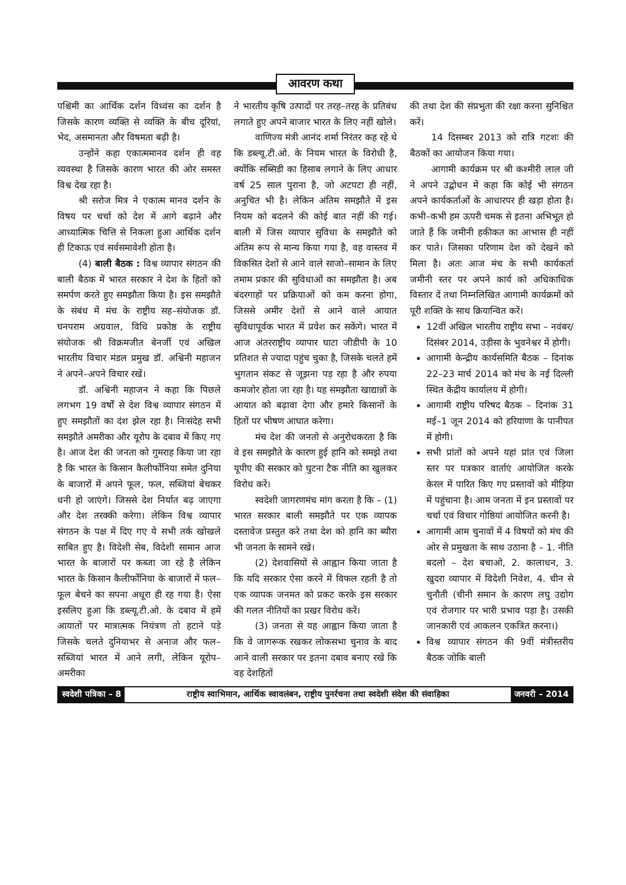आवरण कथा
पश्चिमी का आर्थिक दर्शन विध्वंस का दर्शन है जिसके कारण व्यक्ति से व्यक्ति के बीच दूरियां, भेद, असमानता और विषमता बढ़ी है।
उन्होंने कहा एकात्ममानव दर्शन ही वह व्यवस्था है जिसके कारण भारत की ओर समस्त विश्व देख रहा है।
श्री सरोज मित्र ने एकात्म मानव दर्शन के विषय पर चर्चा को देश में आगे बढ़ाने और आध्यात्मिक चित्ति से निकला हुआ आर्थिक दर्शन ही टिकाऊ एवं सर्वसमावेशी होता है।
(4) बाली बैठक : विश्व व्यापार संगठन की बाली बैठक में भारत सरकार ने देश के हितों को समर्पण करते हुए समझौता किया है। इस समझौते के संबंध में मंच के राष्ट्रीय सह–संयोजक डॉ. घनपराम अग्रवाल, विधि प्रकोष्ठ के राष्ट्रीय संयोजक श्री विक्रमजीत बेनर्जी एवं अखिल भारतीय विचार मंडल प्रमुख डॉ. अश्विनी महाजन ने अपने–अपने विचार रखें।
डॉ. अश्विनी महाजन ने कहा कि पिछले लगभग 19 वर्षों से देश विश्व व्यापार संगठन में हुए समझौतों का दंश झेल रहा है। निःसंदेह सभी समझौते अमरीका और यूरोप के दबाव में किए गए है। आज देश की जनता को गुमराह किया जा रहा है कि भारत के किसान कैलीर्फोनिया समेत दुनिया के बाजारों में अपने फूल, फल, सब्जियां बेचकर धनी हो जाएंगे। जिससे देश निर्यात बढ़ जाएगा और देश तरक्की करेगा। लेकिन विश्व व्यापार संगठन के पक्ष में दिए गए ये सभी तर्क खोखले साबित हुए है। विदेशी सेब, विदेशी सामान आज भारत के बाजारों पर कब्जा जा रहे है लेकिन भारत के किसान कैलीर्फोनिया के बाजारों में फल–फूल बेचने का सपना अधूरा ही रह गया है। ऐसा इसलिए हुआ कि डब्ल्यू.टी.ओ. के दबाव में हमें आयातों पर मात्रात्मक नियंत्रण तो हटाने पड़े जिसके चलते दुनियाभर से अनाज और फल–सब्जियां भारत में आने लगी, लेकिन यूरोप–अमरीका
ने भारतीय कृषि उत्पादों पर तरह–तरह के प्रतिबंध लगाते हुए अपने बाजार भारत के लिए नहीं खोले।
वाणिज्य मंत्री आनंद शर्मा निरंतर कह रहे थे कि डब्ल्यू.टी.ओ. के नियम भारत के विरोधी है, क्योंकि सब्सिडी का हिसाब लगाने के लिए आधार वर्ष 25 साल पुराना है, जो अटपटा ही नहीं, अनुचित भी है। लेकिन अंतिम समझौते में इस नियम को बदलने की कोई बात नहीं की गई। बाली में जिस व्यापार सुविधा के समझौते को अंतिम रूप से मान्य किया गया है, वह वास्तव में विकसित देशों से आने वाले साजो–सामान के लिए तमाम प्रकार की सुविधाओं का समझौता है। अब बंदरगाहों पर प्रक्रियाओं को कम करना होगा, जिससे अमीर देशों से आने वाले आयात सुविधापूर्वक भारत में प्रवेश कर सकेंगे। भारत में आज अंतरराष्ट्रीय व्यापार घाटा जीडीपी के 10 प्रतिशत से ज्यादा पहुंच चुका है, जिसके चलते हमें भुगतान संकट से जूझना पड़ रहा है और रुपया कमजोर होता जा रहा है। यह समझौता खाद्यान्नों के आयात को बढ़ावा देगा और हमारे किसानों के हितों पर भीषण आघात करेगा।
मंच देश की जनतो से अनुरोधकरता है कि वे इस समझौते के कारण हुई हानि को समझे तथा यूपीए की सरकार को घुटना टैक नीति का खुलकर विरोध करें।
स्वदेशी जागरणमंच मांग करता है कि – (1) भारत सरकार बाली समझौते पर एक व्यापक दस्तावेज प्रस्तुत करे तथा देश को हानि का ब्यौरा भी जनता के सामने रखे।
(2) देशवासियों से आह्वान किया जाता है कि यदि सरकार ऐसा करने में विफल रहती है तो एक व्यापक जनमत को प्रकट करके इस सरकार की गलत नीतियों का प्रखर विरोध करें।
(3) जनता से यह आह्वान किया जाता है कि वे जागरूक रखकर लोकसभा चुनाव के बाद आने वाली सरकार पर इतना दबाव बनाए रखे कि वह देशहितों
की तथा देश की संप्रभुता की रक्षा करना सुनिश्चित करें।
14 दिसम्बर 2013 को रात्रि गटशः की बैठकों का आयोजन किया गया।
आगामी कार्यक्रम पर श्री कश्मीरी लाल जी ने अपने उद्बोधन में कहा कि कोई भी संगठन अपने कार्यकर्ताओं के आधारपर ही खड़ा होता है। कभी–कभी हम ऊपरी चमक से इतना अभिभूत हो जाते हैं कि जमीनी हकीकत का आभास ही नहीं कर पाते। जिसका परिणाम देश को देखने को मिला है। अतः आज मंच के सभी कार्यकर्ता जमीनी स्तर पर अपने कार्य को अधिकाधिक विस्तार दें तथा निम्नलिखित आगामी कार्यक्रमों को पूरी शक्ति के साथ क्रियान्वित करें।
12वीं अखिल भारतीय राष्ट्रीय सभा – नवंबर/दिसंबर 2014, उड़ीसा के भुवनेश्वर में होगी।
आगामी केन्द्रीय कार्यसमिति बैठक – दिनांक 22–23 मार्च 2014 को मंच के नई दिल्ली स्थित केंद्रीय कार्यालय में होगी।
आगामी राष्ट्रीय परिषद बैठक – दिनांक 31 मई–1 जून 2014 को हरियाणा के पानीपत में होगी।
सभी प्रांतों को अपने यहां प्रांत एवं जिला स्तर पर पत्रकार वार्ताएं आयोजित करके केरल में पारित किए गए प्रस्तावों को मीड़िया में पहुंचाना है। आम जनता में इन प्रस्तावों पर चर्चा एवं विचार गोष्ठियां आयोजित करनी है।
आगामी आम चुनावों में 4 विषयों को मंच की ओर से प्रमुखता के साथ उठाना है – 1. नीति बदलो – देश बचाओ, 2. कालाधन, 3. खुदरा व्यापार में विदेशी निवेश, 4. चीन से चुनौती (चीनी समान के कारण लघु उद्योग एवं रोजगार पर भारी प्रभाव पड़ा है। उसकी जानकारी एवं आकलन एकत्रित करना।)
विश्व व्यापार संगठन की 9वीं मंत्रीस्तरीय बैठक जोकि बाली
स्वदेशी पत्रिका – 8 राष्ट्रीय स्वाभिमान, आर्थिक स्वावलंबन, राष्ट्रीय पुनर्रचना तथा स्वदेशी संदेश की संवाहिका
जनवरी – 2014